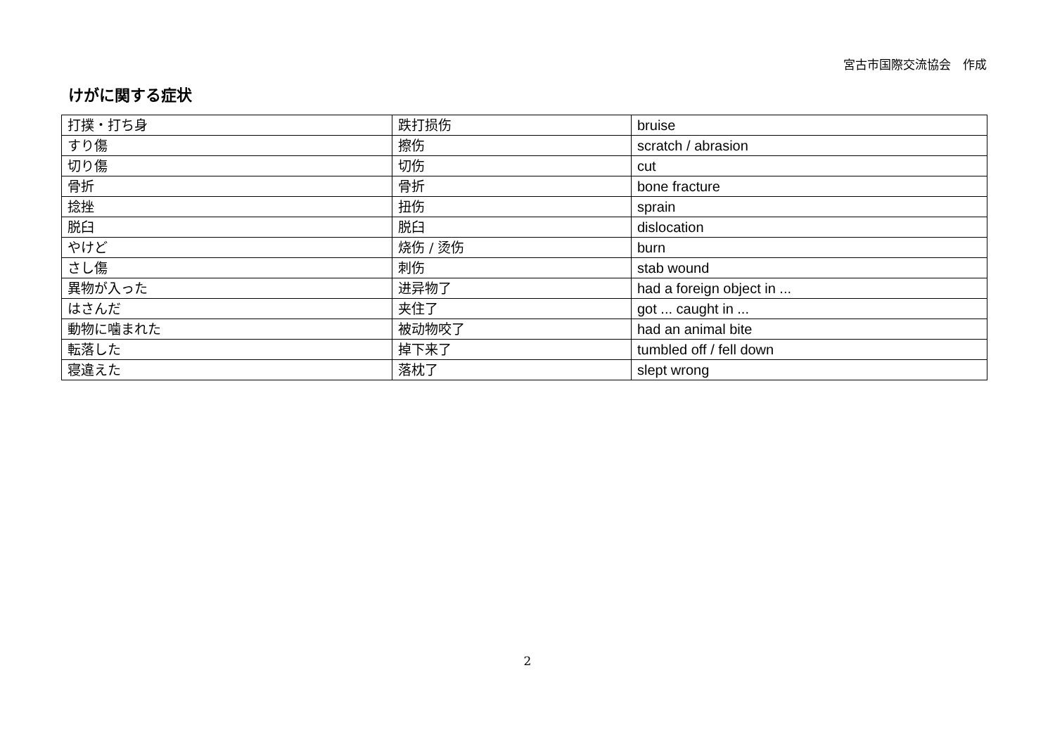宮古市国際交流協会　作成
けがに関する症状
| 打撲・打ち身 | 跌打损伤 | bruise |
| すり傷 | 擦伤 | scratch / abrasion |
| 切り傷 | 切伤 | cut |
| 骨折 | 骨折 | bone fracture |
| 捻挫 | 扭伤 | sprain |
| 脱臼 | 脱臼 | dislocation |
| やけど | 烧伤 / 烫伤 | burn |
| さし傷 | 刺伤 | stab wound |
| 異物が入った | 进异物了 | had a foreign object in ... |
| はさんだ | 夹住了 | got ... caught in ... |
| 動物に噛まれた | 被动物咬了 | had an animal bite |
| 転落した | 掉下来了 | tumbled off / fell down |
| 寝違えた | 落枕了 | slept wrong |
2